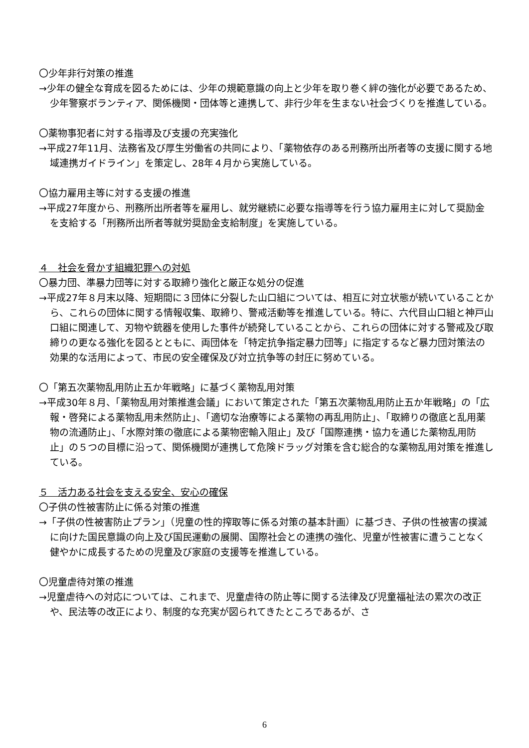〇少年非行対策の推進
→少年の健全な育成を図るためには、少年の規範意識の向上と少年を取り巻く絆の強化が必要であるため、少年警察ボランティア、関係機関・団体等と連携して、非行少年を生まない社会づくりを推進している。
〇薬物事犯者に対する指導及び支援の充実強化
→平成27年11月、法務省及び厚生労働省の共同により、「薬物依存のある刑務所出所者等の支援に関する地域連携ガイドライン」を策定し、28年４月から実施している。
〇協力雇用主等に対する支援の推進
→平成27年度から、刑務所出所者等を雇用し、就労継続に必要な指導等を行う協力雇用主に対して奨励金を支給する「刑務所出所者等就労奨励金支給制度」を実施している。
４　社会を脅かす組織犯罪への対処
〇暴力団、準暴力団等に対する取締り強化と厳正な処分の促進
→平成27年８月末以降、短期間に３団体に分裂した山口組については、相互に対立状態が続いていることから、これらの団体に関する情報収集、取締り、警戒活動等を推進している。特に、六代目山口組と神戸山口組に関連して、刃物や銃器を使用した事件が続発していることから、これらの団体に対する警戒及び取締りの更なる強化を図るとともに、両団体を「特定抗争指定暴力団等」に指定するなど暴力団対策法の効果的な活用によって、市民の安全確保及び対立抗争等の封圧に努めている。
〇「第五次薬物乱用防止五か年戦略」に基づく薬物乱用対策
→平成30年８月、「薬物乱用対策推進会議」において策定された「第五次薬物乱用防止五か年戦略」の「広報・啓発による薬物乱用未然防止」、「適切な治療等による薬物の再乱用防止」、「取締りの徹底と乱用薬物の流通防止」、「水際対策の徹底による薬物密輸入阻止」及び「国際連携・協力を通じた薬物乱用防止」の５つの目標に沿って、関係機関が連携して危険ドラッグ対策を含む総合的な薬物乱用対策を推進している。
５　活力ある社会を支える安全、安心の確保
〇子供の性被害防止に係る対策の推進
→「子供の性被害防止プラン」（児童の性的搾取等に係る対策の基本計画）に基づき、子供の性被害の撲滅に向けた国民意識の向上及び国民運動の展開、国際社会との連携の強化、児童が性被害に遭うことなく健やかに成長するための児童及び家庭の支援等を推進している。
〇児童虐待対策の推進
→児童虐待への対応については、これまで、児童虐待の防止等に関する法律及び児童福祉法の累次の改正や、民法等の改正により、制度的な充実が図られてきたところであるが、さ
6